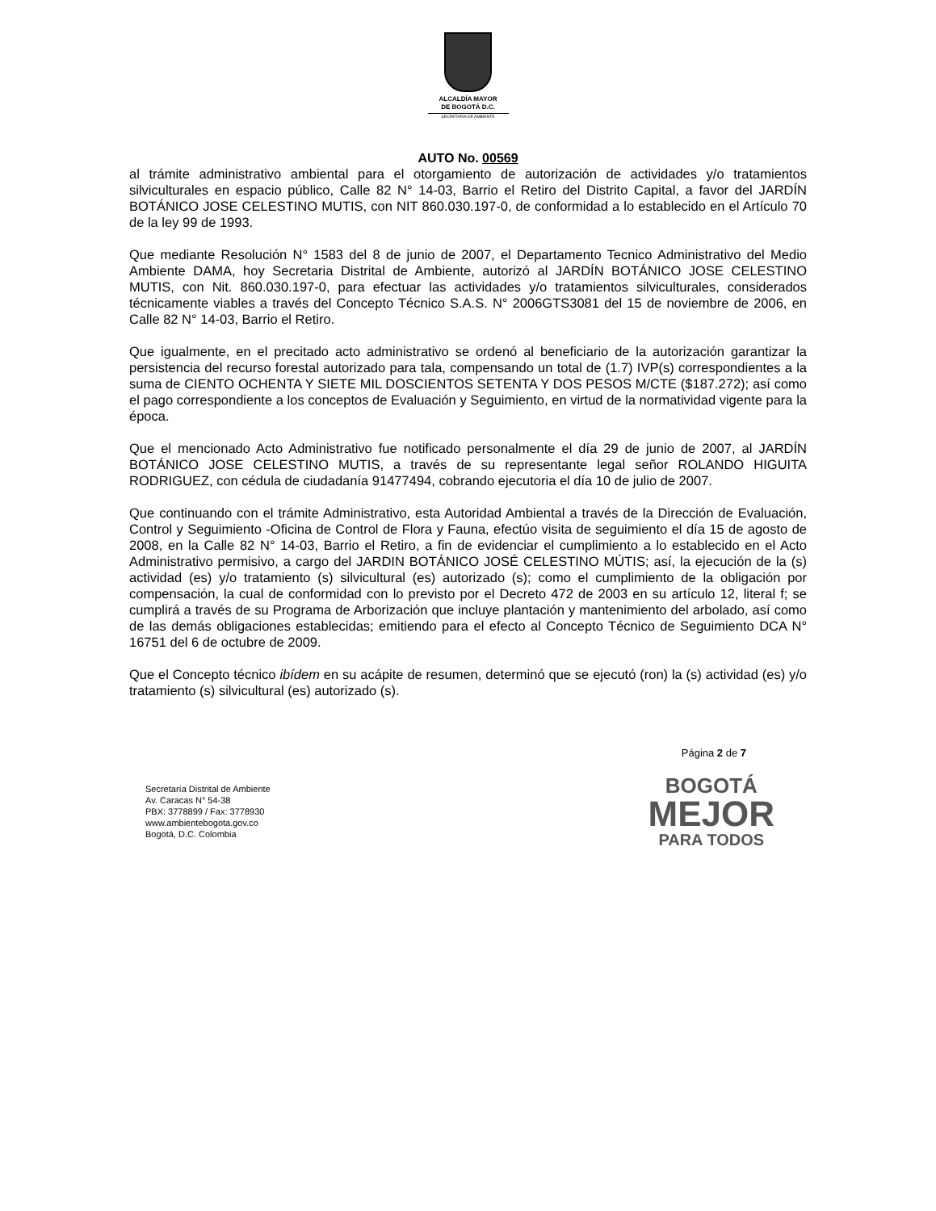ALCALDÍA MAYOR
DE BOGOTÁ D.C.
SECRETARÍA DE AMBIENTE
AUTO No. 00569
al trámite administrativo ambiental para el otorgamiento de autorización de actividades y/o tratamientos silviculturales en espacio público, Calle 82 N° 14-03, Barrio el Retiro del Distrito Capital, a favor del JARDÍN BOTÁNICO JOSE CELESTINO MUTIS, con NIT 860.030.197-0, de conformidad a lo establecido en el Artículo 70 de la ley 99 de 1993.
Que mediante Resolución N° 1583 del 8 de junio de 2007, el Departamento Tecnico Administrativo del Medio Ambiente DAMA, hoy Secretaria Distrital de Ambiente, autorizó al JARDÍN BOTÁNICO JOSE CELESTINO MUTIS, con Nit. 860.030.197-0, para efectuar las actividades y/o tratamientos silviculturales, considerados técnicamente viables a través del Concepto Técnico S.A.S. N° 2006GTS3081 del 15 de noviembre de 2006, en Calle 82 N° 14-03, Barrio el Retiro.
Que igualmente, en el precitado acto administrativo se ordenó al beneficiario de la autorización garantizar la persistencia del recurso forestal autorizado para tala, compensando un total de (1.7) IVP(s) correspondientes a la suma de CIENTO OCHENTA Y SIETE MIL DOSCIENTOS SETENTA Y DOS PESOS M/CTE ($187.272); así como el pago correspondiente a los conceptos de Evaluación y Seguimiento, en virtud de la normatividad vigente para la época.
Que el mencionado Acto Administrativo fue notificado personalmente el día 29 de junio de 2007, al JARDÍN BOTÁNICO JOSE CELESTINO MUTIS, a través de su representante legal señor ROLANDO HIGUITA RODRIGUEZ, con cédula de ciudadanía 91477494, cobrando ejecutoria el día 10 de julio de 2007.
Que continuando con el trámite Administrativo, esta Autoridad Ambiental a través de la Dirección de Evaluación, Control y Seguimiento -Oficina de Control de Flora y Fauna, efectúo visita de seguimiento el día 15 de agosto de 2008, en la Calle 82 N° 14-03, Barrio el Retiro, a fin de evidenciar el cumplimiento a lo establecido en el Acto Administrativo permisivo, a cargo del JARDIN BOTÁNICO JOSÉ CELESTINO MÚTIS; así, la ejecución de la (s) actividad (es) y/o tratamiento (s) silvicultural (es) autorizado (s); como el cumplimiento de la obligación por compensación, la cual de conformidad con lo previsto por el Decreto 472 de 2003 en su artículo 12, literal f; se cumplirá a través de su Programa de Arborización que incluye plantación y mantenimiento del arbolado, así como de las demás obligaciones establecidas; emitiendo para el efecto al Concepto Técnico de Seguimiento DCA N° 16751 del 6 de octubre de 2009.
Que el Concepto técnico ibídem en su acápite de resumen, determinó que se ejecutó (ron) la (s) actividad (es) y/o tratamiento (s) silvicultural (es) autorizado (s).
Página 2 de 7
Secretaría Distrital de Ambiente
Av. Caracas N° 54-38
PBX: 3778899 / Fax: 3778930
www.ambientebogota.gov.co
Bogotá, D.C. Colombia
BOGOTÁ
MEJOR
PARA TODOS